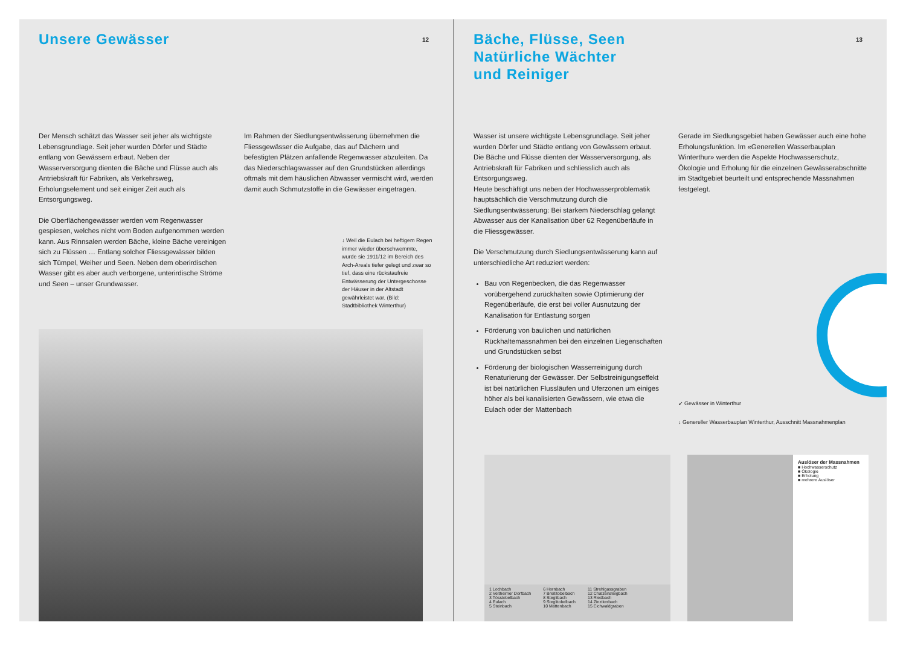Unsere Gewässer
12
Der Mensch schätzt das Wasser seit jeher als wichtigste Lebensgrundlage. Seit jeher wurden Dörfer und Städte entlang von Gewässern erbaut. Neben der Wasserversorgung dienten die Bäche und Flüsse auch als Antriebskraft für Fabriken, als Verkehrsweg, Erholungselement und seit einiger Zeit auch als Entsorgungsweg.
Die Oberflächengewässer werden vom Regenwasser gespiesen, welches nicht vom Boden aufgenommen werden kann. Aus Rinnsalen werden Bäche, kleine Bäche vereinigen sich zu Flüssen … Entlang solcher Fliessgewässer bilden sich Tümpel, Weiher und Seen. Neben dem oberirdischen Wasser gibt es aber auch verborgene, unterirdische Ströme und Seen – unser Grundwasser.
Im Rahmen der Siedlungsentwässerung übernehmen die Fliessgewässer die Aufgabe, das auf Dächern und befestigten Plätzen anfallende Regenwasser abzuleiten. Da das Niederschlagswasser auf den Grundstücken allerdings oftmals mit dem häuslichen Abwasser vermischt wird, werden damit auch Schmutzstoffe in die Gewässer eingetragen.
↓ Weil die Eulach bei heftigem Regen immer wieder überschwemmte, wurde sie 1911/12 im Bereich des Arch-Areals tiefer gelegt und zwar so tief, dass eine rückstaufreie Entwässerung der Untergeschosse der Häuser in der Altstadt gewährleistet war. (Bild: Stadtbibliothek Winterthur)
Bäche, Flüsse, Seen
Natürliche Wächter
und Reiniger
13
Wasser ist unsere wichtigste Lebensgrundlage. Seit jeher wurden Dörfer und Städte entlang von Gewässern erbaut. Die Bäche und Flüsse dienten der Wasserversorgung, als Antriebskraft für Fabriken und schliesslich auch als Entsorgungsweg.
Heute beschäftigt uns neben der Hochwasserproblematik hauptsächlich die Verschmutzung durch die Siedlungsentwässerung: Bei starkem Niederschlag gelangt Abwasser aus der Kanalisation über 62 Regenüberläufe in die Fliessgewässer.
Die Verschmutzung durch Siedlungsentwässerung kann auf unterschiedliche Art reduziert werden:
Bau von Regenbecken, die das Regenwasser vorübergehend zurückhalten sowie Optimierung der Regenüberläufe, die erst bei voller Ausnutzung der Kanalisation für Entlastung sorgen
Förderung von baulichen und natürlichen Rückhaltemassnahmen bei den einzelnen Liegenschaften und Grundstücken selbst
Förderung der biologischen Wasserreinigung durch Renaturierung der Gewässer. Der Selbstreinigungseffekt ist bei natürlichen Flussläufen und Uferzonen um einiges höher als bei kanalisierten Gewässern, wie etwa die Eulach oder der Mattenbach
Gerade im Siedlungsgebiet haben Gewässer auch eine hohe Erholungsfunktion. Im «Generellen Wasserbauplan Winterthur» werden die Aspekte Hochwasserschutz, Ökologie und Erholung für die einzelnen Gewässerabschnitte im Stadtgebiet beurteilt und entsprechende Massnahmen festgelegt.
↙ Gewässer in Winterthur
↓ Genereller Wasserbauplan Winterthur, Ausschnitt Massnahmenplan
1 Lochbach
2 Veltheimer Dorfbach
3 Tösstobelbach
4 Eulach
5 Steinbach
6 Hornbach
7 Breititobelbach
8 Steglibach
9 Steglitobelbach
10 Mattenbach
11 Strehlgassgraben
12 Chatzensteigbach
13 Riedbach
14 Zinzikerbach
15 Eichwaldgraben
Auslöser der Massnahmen
■ Hochwasserschutz
■ Ökologie
■ Erholung
■ mehrere Auslöser